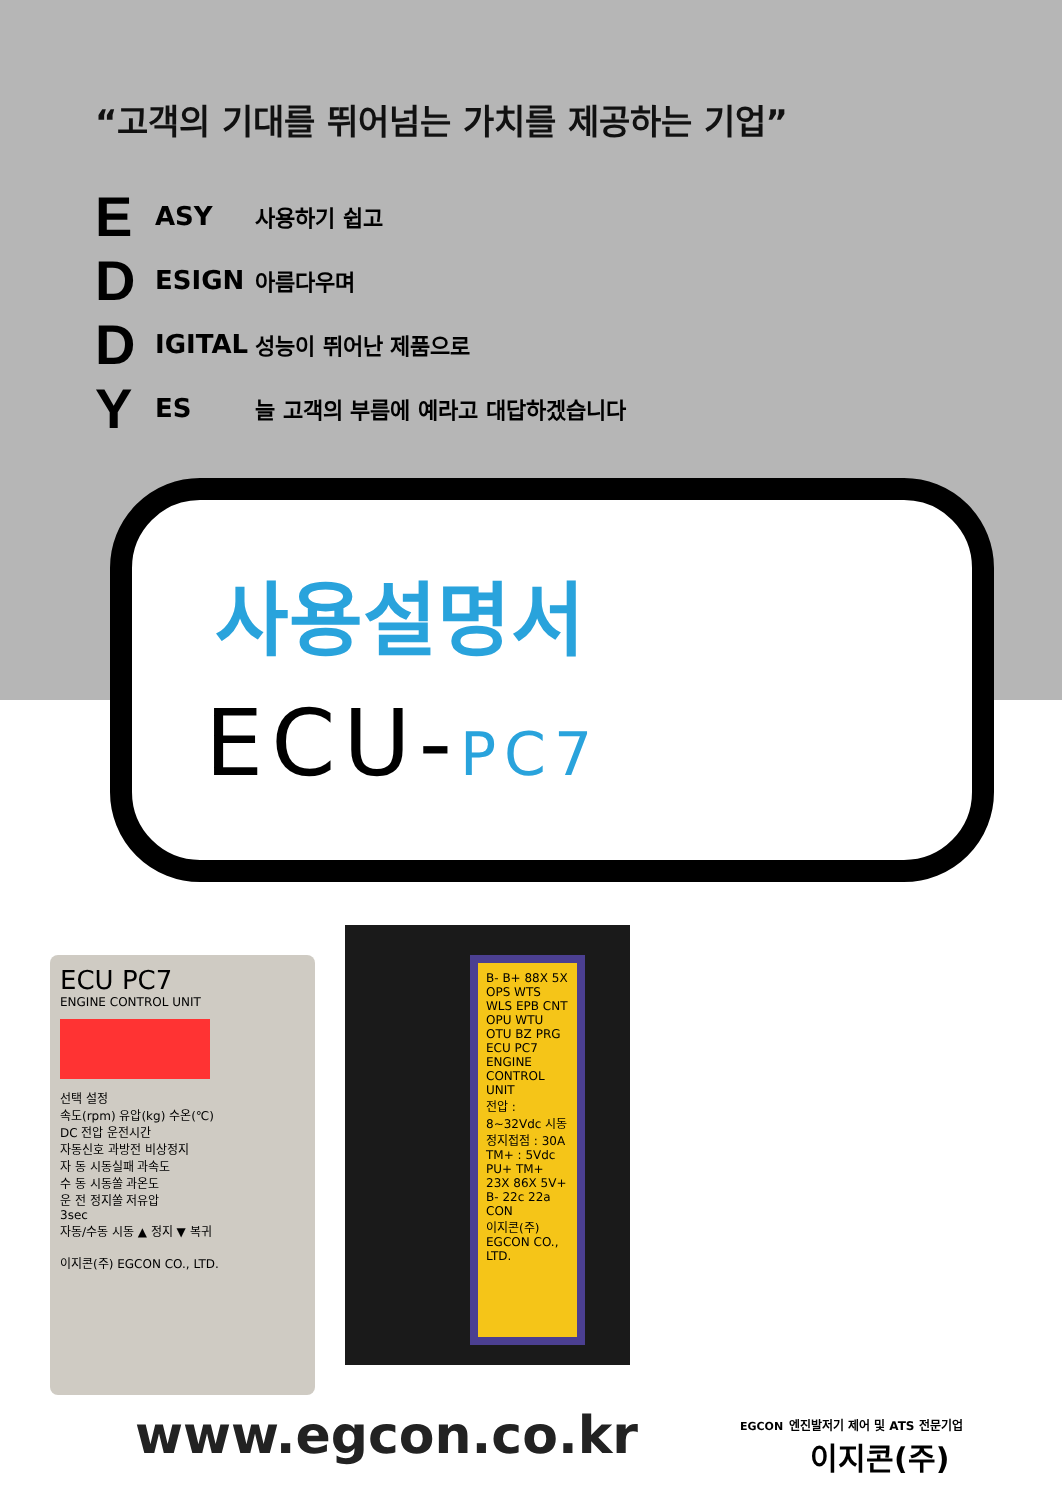“고객의 기대를 뛰어넘는 가치를 제공하는 기업”
E ASY 사용하기 쉽고
D ESIGN 아름다우며
D IGITAL 성능이 뛰어난 제품으로
Y ES 늘 고객의 부름에 예라고 대답하겠습니다
사용설명서
ECU-PC7
ECU PC7
ENGINE CONTROL UNIT
선택 설정
속도(rpm) 유압(kg) 수온(℃)
DC 전압 운전시간
자동신호 과방전 비상정지
자 동 시동실패 과속도
수 동 시동쏠 과온도
운 전 정지쏠 저유압
3sec
자동/수동 시동 ▲ 정지 ▼ 복귀
이지콘(주) EGCON CO., LTD.
B- B+ 88X 5X OPS WTS WLS EPB CNT OPU WTU OTU BZ PRG
ECU PC7 ENGINE CONTROL UNIT
전압 : 8~32Vdc 시동정지접점 : 30A TM+ : 5Vdc
PU+ TM+ 23X 86X 5V+ B- 22c 22a CON
이지콘(주) EGCON CO., LTD.
www.egcon.co.kr
EGCON 엔진발저기 제어 및 ATS 전문기업
이지콘(주)